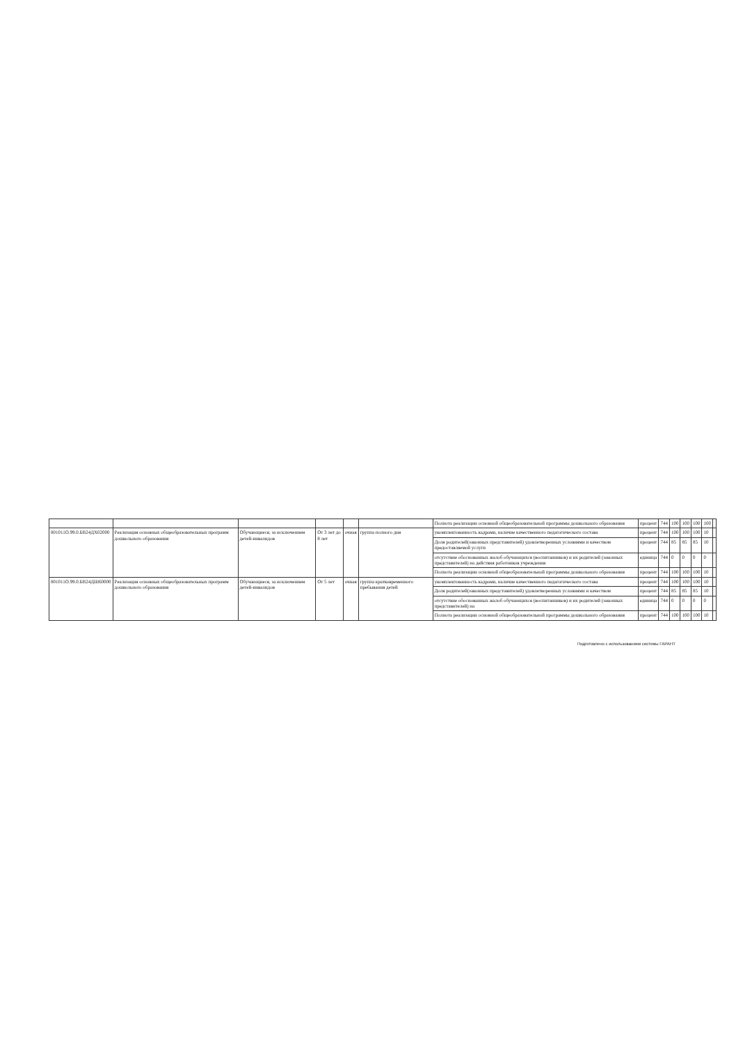| | | | | | | Полнота реализации основной общеобразовательной программы дошкольного образования | процент | 744 | 100 | 100 | 100 | 100 | |
| 801011О.99.0.БВ24ДХ02000 | Реализация основных общеобразовательных программ дошкольного образования | Обучающиеся, за исключением детей-инвалидов | От 3 лет до 8 лет | очная | группа полного дня | укомплектованность кадрами, наличие качественного педагогического состава | процент | 744 | 100 | 100 | 100 | 10 | |
| | | | | | | Доля родителей(законных представителей) удовлетворенных условиями и качеством предоставляемой услуги | процент | 744 | 85 | 85 | 85 | 10 | |
| | | | | | | отсутствие обоснованных жалоб обучающихся (воспитанников) и их родителей (законных представителей) на действия работников учреждения | единица | 744 | 0 | 0 | 0 | 0 | |
| | | | | | | Полнота реализации основной общеобразовательной программы дошкольного образования | процент | 744 | 100 | 100 | 100 | 10 | |
| 801011О.99.0.БВ24ДШ60000 | Реализация основных общеобразовательных программ дошкольного образования | Обучающиеся, за исключением детей-инвалидов | От 5 лет | очная | группа кратковременного пребывания детей | укомплектованность кадрами, наличие качественного педагогического состава | процент | 744 | 100 | 100 | 100 | 10 | |
| | | | | | | Доля родителей(законных представителей) удовлетворенных условиями и качеством | процент | 744 | 85 | 85 | 85 | 10 | |
| | | | | | | отсутствие обоснованных жалоб обучающихся (воспитанников) и их родителей (законных представителей) на | единица | 744 | 0 | 0 | 0 | 0 | |
| | | | | | | Полнота реализации основной общеобразовательной программы дошкольного образования | процент | 744 | 100 | 100 | 100 | 10 | |
Подготовлено с использованием системы ГАРАНТ